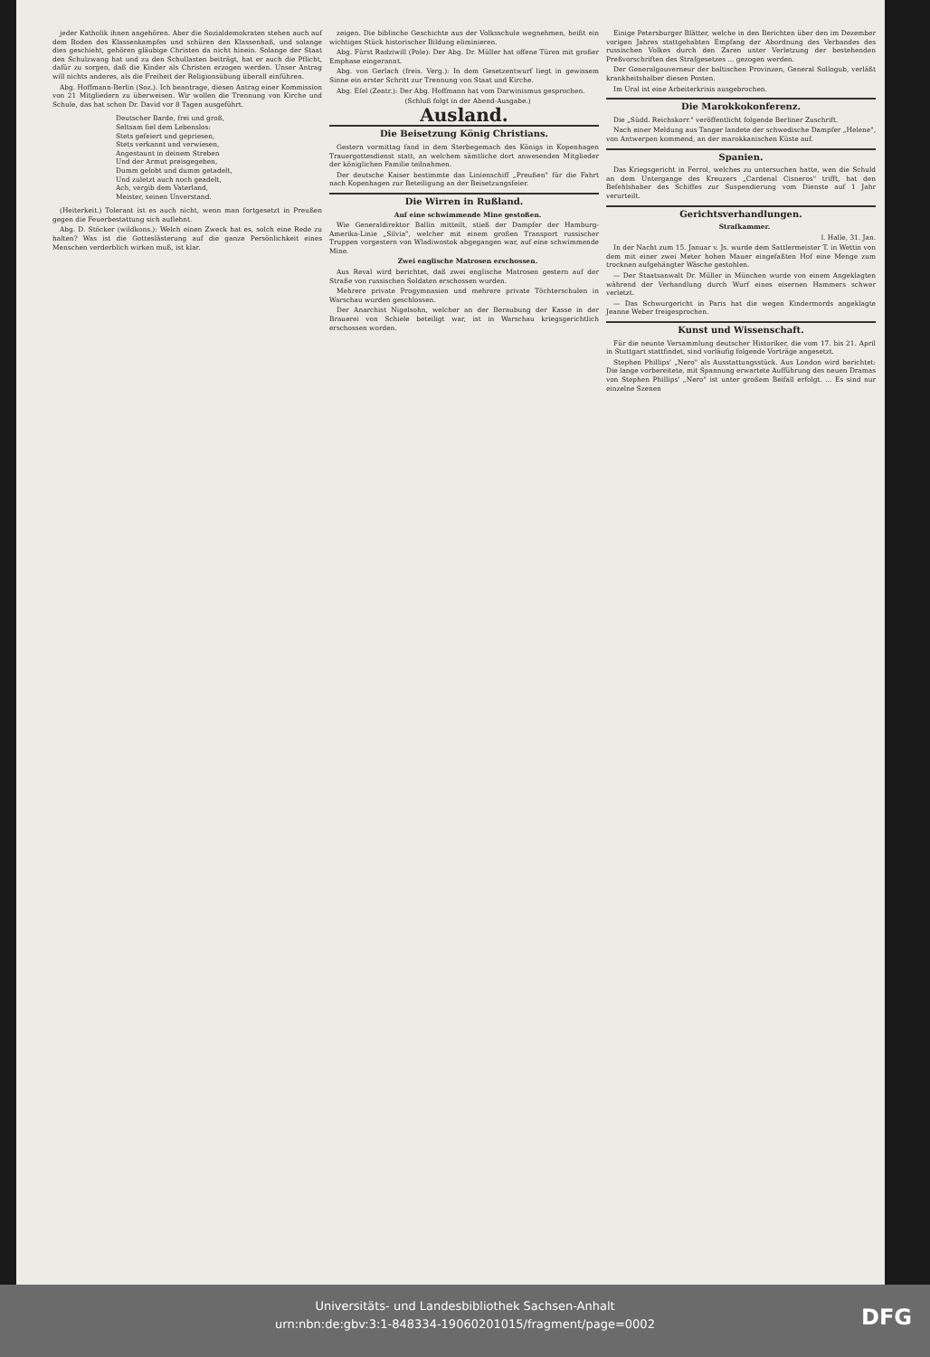jeder Katholik ihnen angehören. Aber die Sozialdemokraten stehen auch auf dem Boden des Klassenkampfes und schüren den Klassenhaß, und solange dies geschieht, gehören gläubige Christen da nicht hinein. Solange der Staat den Schulzwang hat und zu den Schullasten beiträgt, hat er auch die Pflicht, dafür zu sorgen, daß die Kinder als Christen erzogen werden. Unser Antrag will nichts anderes, als die Freiheit der Religionsübung überall einführen.
Abg. Hoffmann-Berlin (Soz.). Ich beantrage, diesen Antrag einer Kommission von 21 Mitgliedern zu überweisen. Wir wollen die Trennung von Kirche und Schule, das hat schon Dr. David vor 8 Tagen ausgeführt.
Deutscher Barde, frei und groß,
Seltsam fiel dem Lebenslos:
Stets gefeiert und gepriesen,
Stets verkannt und verwiesen,
Angestaunt in deinem Streben
Und der Armut preisgegeben,
Dumm gelobt und dumm getadelt,
Und zuletzt auch noch geadelt,
Ach, vergib dem Vaterland,
Meister, seinen Unverstand.
(Heiterkeit.) Tolerant ist es auch nicht, wenn man fortgesetzt in Preußen gegen die Feuerbestattung sich auflehnt.
Abg. D. Stöcker (wildkons.): Welch einen Zweck hat es, solch eine Rede zu halten? Was ist die Gotteslästerung auf die ganze Persönlichkeit eines Menschen verderblich wirken muß, ist klar.
zeigen. Die biblische Geschichte aus der Volksschule wegnehmen, heißt ein wichtiges Stück historischer Bildung eliminieren.
Abg. Fürst Radziwill (Pole): Der Abg. Dr. Müller hat offene Türen mit großer Emphase eingerannt.
Abg. von Gerlach (freis. Verg.): In dem Gesetzentwurf liegt in gewissem Sinne ein erster Schritt zur Trennung von Staat und Kirche.
Abg. Eſel (Zentr.): Der Abg. Hoffmann hat vom Darwinismus gesprochen.
(Schluß folgt in der Abend-Ausgabe.)
Ausland.
Die Beisetzung König Christians.
Gestern vormittag fand in dem Sterbegemach des Königs in Kopenhagen Trauergottesdienst statt, an welchem sämtliche dort anwesenden Mitglieder der königlichen Familie teilnahmen.
Der deutsche Kaiser bestimmte das Linienschiff „Preußen" für die Fahrt nach Kopenhagen zur Beteiligung an der Beisetzungsfeier.
Die Wirren in Rußland.
Auf eine schwimmende Mine gestoßen.
Wie Generaldirektor Ballin mitteilt, stieß der Dampfer der Hamburg-Amerika-Linie „Silvia", welcher mit einem großen Transport russischer Truppen vorgestern von Wladiwostok abgegangen war, auf eine schwimmende Mine.
Zwei englische Matrosen erschossen.
Aus Reval wird berichtet, daß zwei englische Matrosen gestern auf der Straße von russischen Soldaten erschossen wurden.
Mehrere private Progymnasien und mehrere private Töchterschulen in Warschau wurden geschlossen.
Der Anarchist Nigelsohn, welcher an der Beraubung der Kasse in der Brauerei von Schiele beteiligt war, ist in Warschau kriegsgerichtlich erschossen worden.
Einige Petersburger Blätter, welche in den Berichten über den im Dezember vorigen Jahres stattgehabten Empfang der Abordnung des Verbandes des russischen Volkes durch den Zaren unter Verletzung der bestehenden Preßvorschriften des Strafgesetzes ... gezogen werden.
Der Generalgouverneur der baltischen Provinzen, General Sollogub, verläßt krankheitshalber diesen Posten.
Im Ural ist eine Arbeiterkrisis ausgebrochen.
Die Marokkokonferenz.
Die „Südd. Reichskorr." veröffentlicht folgende Berliner Zuschrift.
Nach einer Meldung aus Tanger landete der schwedische Dampfer „Helene", von Antwerpen kommend, an der marokkanischen Küste auf.
Spanien.
Das Kriegsgericht in Ferrol, welches zu untersuchen hatte, wen die Schuld an dem Untergange des Kreuzers „Cardenal Cisneros" trifft, hat den Befehlshaber des Schiffes zur Suspendierung vom Dienste auf 1 Jahr verurteilt.
Gerichtsverhandlungen.
Strafkammer.
l. Halle, 31. Jan.
In der Nacht zum 15. Januar v. Js. wurde dem Sattlermeister T. in Wettin von dem mit einer zwei Meter hohen Mauer eingefaßten Hof eine Menge zum trocknen aufgehängter Wäsche gestohlen.
— Der Staatsanwalt Dr. Müller in München wurde von einem Angeklagten während der Verhandlung durch Wurf eines eisernen Hammers schwer verletzt.
— Das Schwurgericht in Paris hat die wegen Kindermords angeklagte Jeanne Weber freigesprochen.
Kunst und Wissenschaft.
Für die neunte Versammlung deutscher Historiker, die vom 17. bis 21. April in Stuttgart stattfindet, sind vorläufig folgende Vorträge angesetzt.
Stephen Phillips' „Nero" als Ausstattungsstück. Aus London wird berichtet: Die lange vorbereitete, mit Spannung erwartete Aufführung des neuen Dramas von Stephen Phillips' „Nero" ist unter großem Beifall erfolgt. ... Es sind nur einzelne Szenen
Universitäts- und Landesbibliothek Sachsen-Anhalt
urn:nbn:de:gbv:3:1-848334-19060201015/fragment/page=0002
DFG